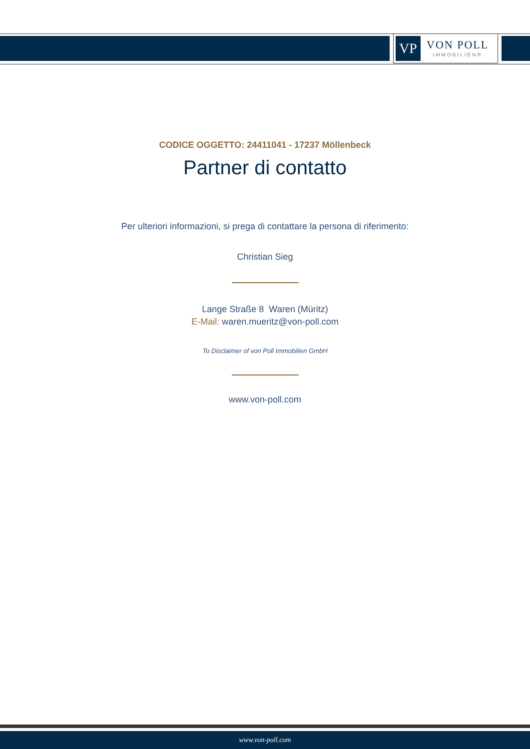VP
VON POLL
IMMOBILIEN®
CODICE OGGETTO: 24411041 - 17237 Möllenbeck
Partner di contatto
Per ulteriori informazioni, si prega di contattare la persona di riferimento:
Christian Sieg
Lange Straße 8 Waren (Müritz)
E-Mail: waren.mueritz@von-poll.com
To Disclaimer of von Poll Immobilien GmbH
www.von-poll.com
www.von-poll.com